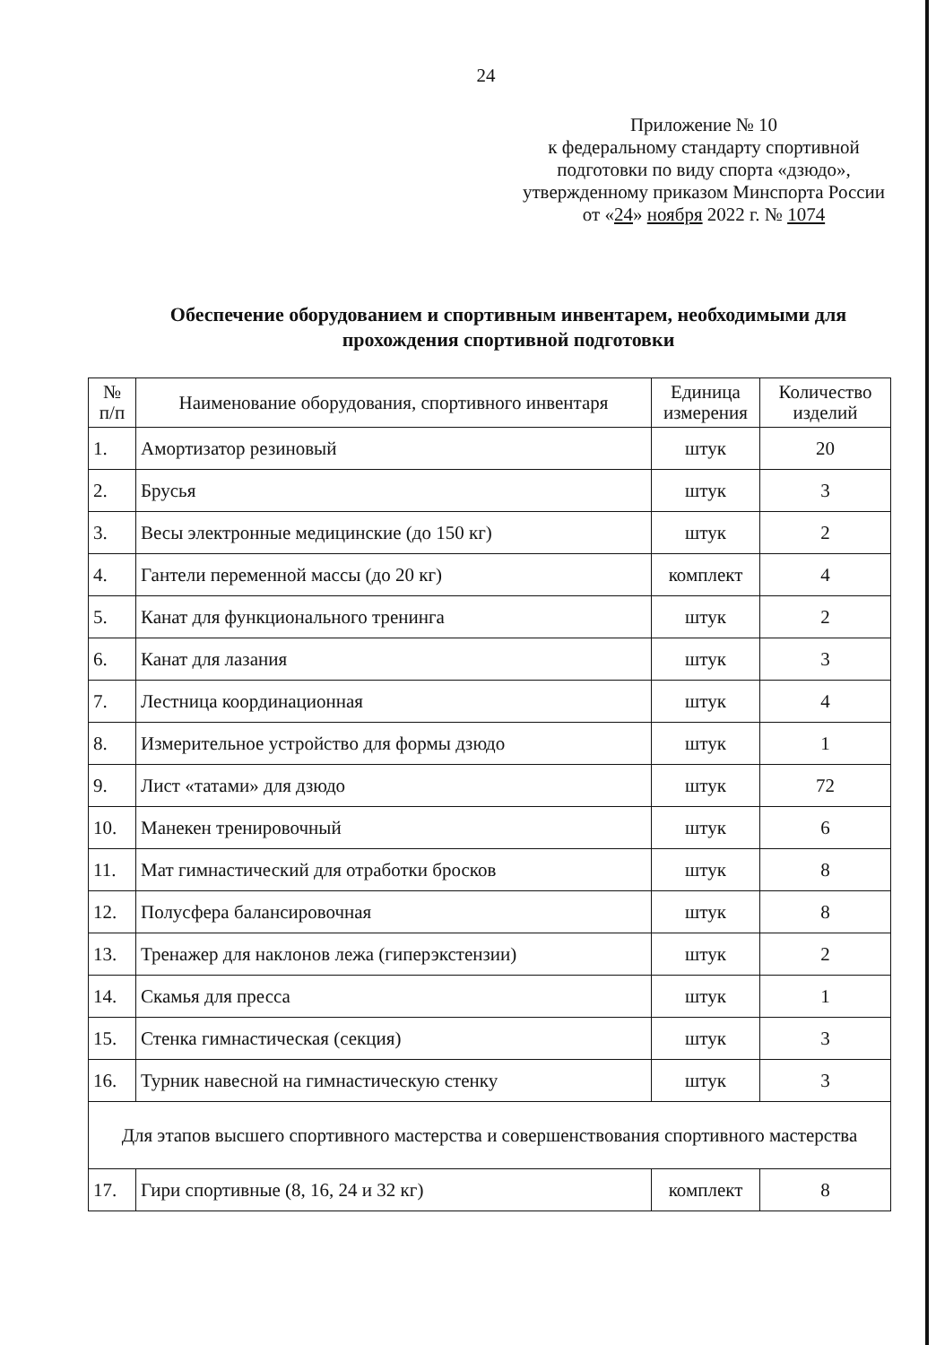24
Приложение № 10
к федеральному стандарту спортивной подготовки по виду спорта «дзюдо», утвержденному приказом Минспорта России
от «24» ноября 2022 г. № 1074
Обеспечение оборудованием и спортивным инвентарем, необходимыми для прохождения спортивной подготовки
| № п/п | Наименование оборудования, спортивного инвентаря | Единица измерения | Количество изделий |
| --- | --- | --- | --- |
| 1. | Амортизатор резиновый | штук | 20 |
| 2. | Брусья | штук | 3 |
| 3. | Весы электронные медицинские (до 150 кг) | штук | 2 |
| 4. | Гантели переменной массы (до 20 кг) | комплект | 4 |
| 5. | Канат для функционального тренинга | штук | 2 |
| 6. | Канат для лазания | штук | 3 |
| 7. | Лестница координационная | штук | 4 |
| 8. | Измерительное устройство для формы дзюдо | штук | 1 |
| 9. | Лист «татами» для дзюдо | штук | 72 |
| 10. | Манекен тренировочный | штук | 6 |
| 11. | Мат гимнастический для отработки бросков | штук | 8 |
| 12. | Полусфера балансировочная | штук | 8 |
| 13. | Тренажер для наклонов лежа (гиперэкстензии) | штук | 2 |
| 14. | Скамья для пресса | штук | 1 |
| 15. | Стенка гимнастическая (секция) | штук | 3 |
| 16. | Турник навесной на гимнастическую стенку | штук | 3 |
| Для этапов высшего спортивного мастерства и совершенствования спортивного мастерства | | | |
| 17. | Гири спортивные (8, 16, 24 и 32 кг) | комплект | 8 |